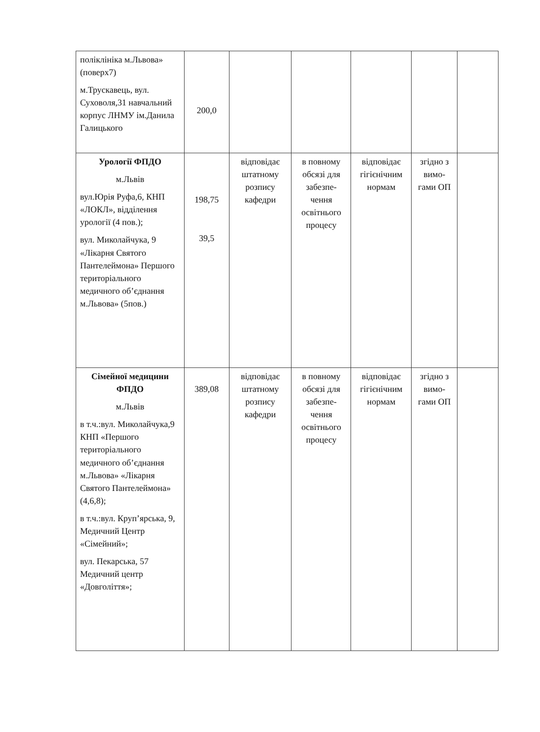| поліклініка м.Львова» (поверх7) м.Трускавець, вул. Суховоля,31 навчальний корпус ЛНМУ ім.Данила Галицького | 200,0 | | | | | |
| Урології ФПДО м.Львів вул.Юрія Руфа,6, КНП «ЛОКЛ», відділення урології (4 пов.); вул. Миколайчука, 9 «Лікарня Святого Пантелеймона» Першого територіального медичного об’єднання м.Львова» (5пов.) | 198,75 39,5 | відповідає штатному розпису кафедри | в повному обсязі для забезпе-чення освітнього процесу | відповідає гігієнічним нормам | згідно з вимо-гами ОП | |
| Сімейної медицини ФПДО м.Львів в т.ч.:вул. Миколайчука,9 КНП «Першого територіального медичного об’єднання м.Львова» «Лікарня Святого Пантелеймона» (4,6,8); в т.ч.:вул. Круп’ярська, 9, Медичний Центр «Сімейний»; вул. Пекарська, 57 Медичний центр «Довголіття»; | 389,08 | відповідає штатному розпису кафедри | в повному обсязі для забезпе-чення освітнього процесу | відповідає гігієнічним нормам | згідно з вимо-гами ОП | |